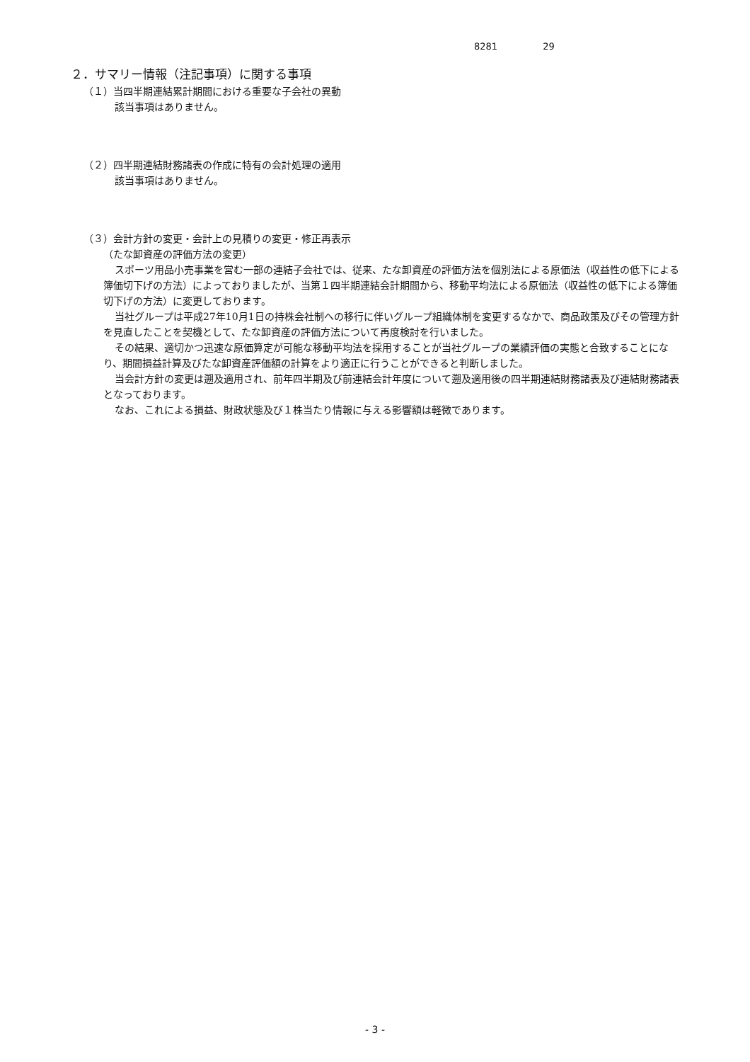8281 29
２．サマリー情報（注記事項）に関する事項
（１）当四半期連結累計期間における重要な子会社の異動
該当事項はありません。
（２）四半期連結財務諸表の作成に特有の会計処理の適用
該当事項はありません。
（３）会計方針の変更・会計上の見積りの変更・修正再表示
（たな卸資産の評価方法の変更）
スポーツ用品小売事業を営む一部の連結子会社では、従来、たな卸資産の評価方法を個別法による原価法（収益性の低下による簿価切下げの方法）によっておりましたが、当第１四半期連結会計期間から、移動平均法による原価法（収益性の低下による簿価切下げの方法）に変更しております。
当社グループは平成27年10月1日の持株会社制への移行に伴いグループ組織体制を変更するなかで、商品政策及びその管理方針を見直したことを契機として、たな卸資産の評価方法について再度検討を行いました。
その結果、適切かつ迅速な原価算定が可能な移動平均法を採用することが当社グループの業績評価の実態と合致することになり、期間損益計算及びたな卸資産評価額の計算をより適正に行うことができると判断しました。
当会計方針の変更は遡及適用され、前年四半期及び前連結会計年度について遡及適用後の四半期連結財務諸表及び連結財務諸表となっております。
なお、これによる損益、財政状態及び１株当たり情報に与える影響額は軽微であります。
- 3 -